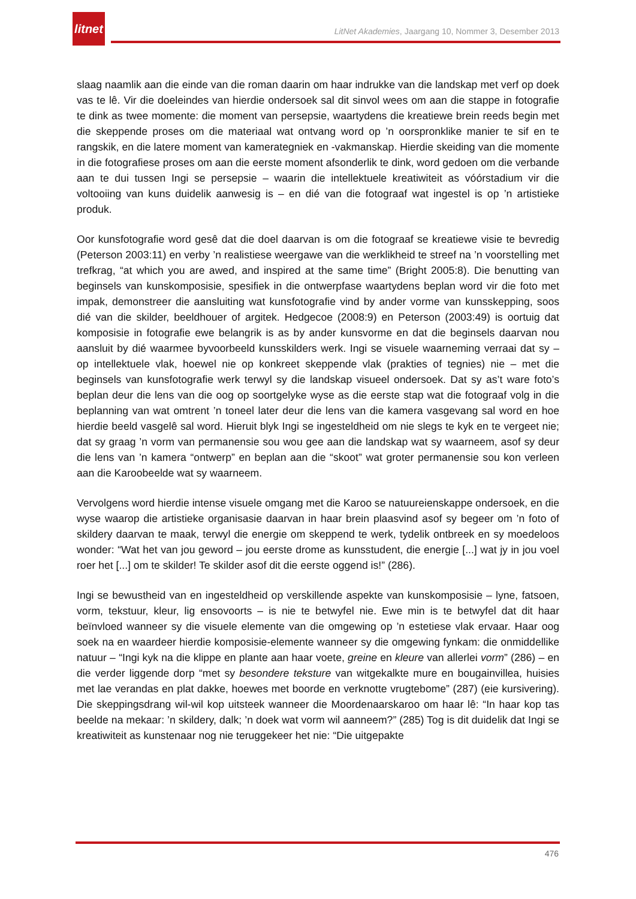litnet
LitNet Akademies, Jaargang 10, Nommer 3, Desember 2013
slaag naamlik aan die einde van die roman daarin om haar indrukke van die landskap met verf op doek vas te lê. Vir die doeleindes van hierdie ondersoek sal dit sinvol wees om aan die stappe in fotografie te dink as twee momente: die moment van persepsie, waartydens die kreatiewe brein reeds begin met die skeppende proses om die materiaal wat ontvang word op ’n oorspronklike manier te sif en te rangskik, en die latere moment van kamerategniek en -vakmanskap. Hierdie skeiding van die momente in die fotografiese proses om aan die eerste moment afsonderlik te dink, word gedoen om die verbande aan te dui tussen Ingi se persepsie – waarin die intellektuele kreatiwiteit as vóórstadium vir die voltooiing van kuns duidelik aanwesig is – en dié van die fotograaf wat ingestel is op ’n artistieke produk.
Oor kunsfotografie word gesê dat die doel daarvan is om die fotograaf se kreatiewe visie te bevredig (Peterson 2003:11) en verby ’n realistiese weergawe van die werklikheid te streef na ’n voorstelling met trefkrag, “at which you are awed, and inspired at the same time” (Bright 2005:8). Die benutting van beginsels van kunskomposisie, spesifiek in die ontwerpfase waartydens beplan word vir die foto met impak, demonstreer die aansluiting wat kunsfotografie vind by ander vorme van kunsskepping, soos dié van die skilder, beeldhouer of argitek. Hedgecoe (2008:9) en Peterson (2003:49) is oortuig dat komposisie in fotografie ewe belangrik is as by ander kunsvorme en dat die beginsels daarvan nou aansluit by dié waarmee byvoorbeeld kunsskilders werk. Ingi se visuele waarneming verraai dat sy – op intellektuele vlak, hoewel nie op konkreet skeppende vlak (prakties of tegnies) nie – met die beginsels van kunsfotografie werk terwyl sy die landskap visueel ondersoek. Dat sy as’t ware foto’s beplan deur die lens van die oog op soortgelyke wyse as die eerste stap wat die fotograaf volg in die beplanning van wat omtrent ’n toneel later deur die lens van die kamera vasgevang sal word en hoe hierdie beeld vasgelê sal word. Hieruit blyk Ingi se ingesteldheid om nie slegs te kyk en te vergeet nie; dat sy graag ’n vorm van permanensie sou wou gee aan die landskap wat sy waarneem, asof sy deur die lens van ’n kamera “ontwerp” en beplan aan die “skoot” wat groter permanensie sou kon verleen aan die Karoobeelde wat sy waarneem.
Vervolgens word hierdie intense visuele omgang met die Karoo se natuureienskappe ondersoek, en die wyse waarop die artistieke organisasie daarvan in haar brein plaasvind asof sy begeer om ’n foto of skildery daarvan te maak, terwyl die energie om skeppend te werk, tydelik ontbreek en sy moedeloos wonder: “Wat het van jou geword – jou eerste drome as kunsstudent, die energie [...] wat jy in jou voel roer het [...] om te skilder! Te skilder asof dit die eerste oggend is!” (286).
Ingi se bewustheid van en ingesteldheid op verskillende aspekte van kunskomposisie – lyne, fatsoen, vorm, tekstuur, kleur, lig ensovoorts – is nie te betwyfel nie. Ewe min is te betwyfel dat dit haar beïnvloed wanneer sy die visuele elemente van die omgewing op ’n estetiese vlak ervaar. Haar oog soek na en waardeer hierdie komposisie-elemente wanneer sy die omgewing fynkam: die onmiddellike natuur – “Ingi kyk na die klippe en plante aan haar voete, greine en kleure van allerlei vorm” (286) – en die verder liggende dorp “met sy besondere teksture van witgekalkte mure en bougainvillea, huisies met lae verandas en plat dakke, hoewes met boorde en verknotte vrugtebome” (287) (eie kursivering). Die skeppingsdrang wil-wil kop uitsteek wanneer die Moordenaarskaroo om haar lê: “In haar kop tas beelde na mekaar: ’n skildery, dalk; ’n doek wat vorm wil aanneem?” (285) Tog is dit duidelik dat Ingi se kreatiwiteit as kunstenaar nog nie teruggekeer het nie: “Die uitgepakte
476